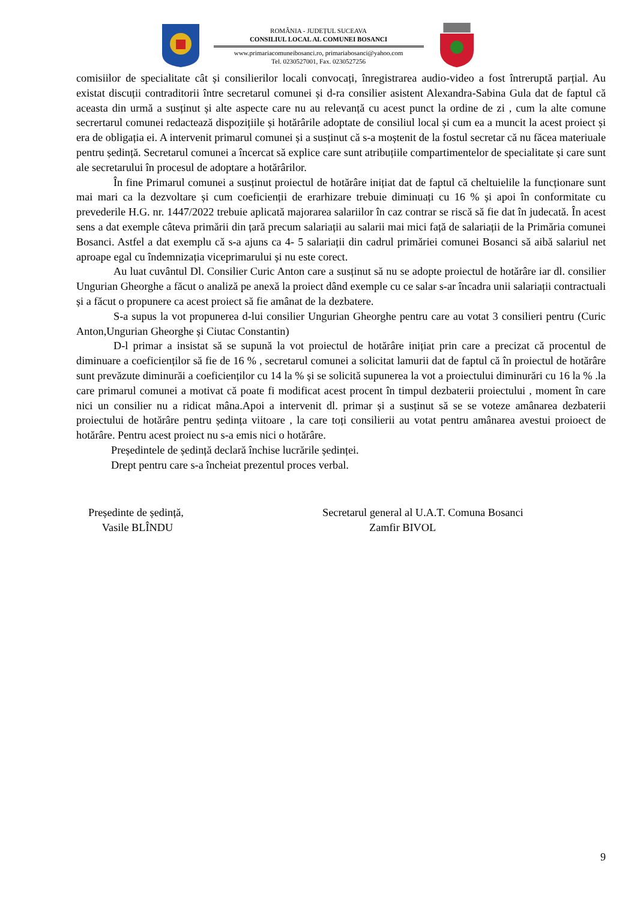ROMÂNIA - JUDEȚUL SUCEAVA
CONSILIUL LOCAL AL COMUNEI BOSANCI
www.primariacomuneibosanci.ro, primariabosanci@yahoo.com
Tel. 0230527001, Fax. 0230527256
comisiilor de specialitate cât și consilierilor locali convocați, înregistrarea audio-video a fost întreruptă parțial. Au existat discuții contraditorii între secretarul comunei și d-ra consilier asistent Alexandra-Sabina Gula dat de faptul că aceasta din urmă a susținut și alte aspecte care nu au relevanță cu acest punct la ordine de zi , cum la alte comune secrertarul comunei redactează dispozițiile și hotărârile adoptate de consiliul local și cum ea a muncit la acest proiect și era de obligația ei. A intervenit primarul comunei și a susținut că s-a moștenit de la fostul secretar că nu făcea materiuale pentru ședință. Secretarul comunei a încercat să explice care sunt atribuțiile compartimentelor de specialitate și care sunt ale secretarului în procesul de adoptare a hotărârilor.
În fine Primarul comunei a susținut proiectul de hotărâre inițiat dat de faptul că cheltuielile la funcționare sunt mai mari ca la dezvoltare și cum coeficienții de erarhizare trebuie diminuați cu 16 % și apoi în conformitate cu prevederile H.G. nr. 1447/2022 trebuie aplicată majorarea salariilor în caz contrar se riscă să fie dat în judecată. În acest sens a dat exemple câteva primării din țară precum salariații au salarii mai mici față de salariații de la Primăria comunei Bosanci. Astfel a dat exemplu că s-a ajuns ca 4- 5 salariații din cadrul primăriei comunei Bosanci să aibă salariul net aproape egal cu îndemnizația viceprimarului și nu este corect.
Au luat cuvântul Dl. Consilier Curic Anton care a susținut să nu se adopte proiectul de hotărâre iar dl. consilier Ungurian Gheorghe a făcut o analiză pe anexă la proiect dând exemple cu ce salar s-ar încadra unii salariații contractuali și a făcut o propunere ca acest proiect să fie amânat de la dezbatere.
S-a supus la vot propunerea d-lui consilier Ungurian Gheorghe pentru care au votat 3 consilieri pentru (Curic Anton,Ungurian Gheorghe și Ciutac Constantin)
D-l primar a insistat să se supună la vot proiectul de hotărâre inițiat prin care a precizat că procentul de diminuare a coeficienților să fie de 16 % , secretarul comunei a solicitat lamurii dat de faptul că în proiectul de hotărâre sunt prevăzute diminurăi a coeficienților cu 14 la % și se solicită supunerea la vot a proiectului diminurări cu 16 la % .la care primarul comunei a motivat că poate fi modificat acest procent în timpul dezbaterii proiectului , moment în care nici un consilier nu a ridicat mâna.Apoi a intervenit dl. primar și a susținut să se se voteze amânarea dezbaterii proiectului de hotărâre pentru ședința viitoare , la care toți consilierii au votat pentru amânarea avestui proioect de hotărâre. Pentru acest proiect nu s-a emis nici o hotărâre.
Președintele de ședință declară închise lucrările ședinței.
Drept pentru care s-a încheiat prezentul proces verbal.
Președinte de ședință,
Vasile BLÎNDU
Secretarul general al U.A.T. Comuna Bosanci
Zamfir BIVOL
9